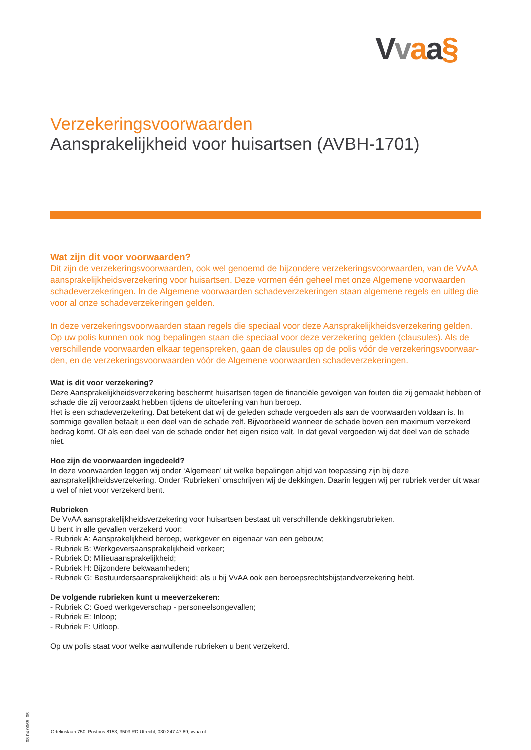Vvaa§
Verzekeringsvoorwaarden
Aansprakelijkheid voor huisartsen (AVBH-1701)
Wat zijn dit voor voorwaarden?
Dit zijn de verzekeringsvoorwaarden, ook wel genoemd de bijzondere verzekeringsvoorwaarden, van de VvAA aansprakelijkheidsverzekering voor huisartsen. Deze vormen één geheel met onze Algemene voorwaarden schadeverzekeringen. In de Algemene voorwaarden schadeverzekeringen staan algemene regels en uitleg die voor al onze schadeverzekeringen gelden.
In deze verzekeringsvoorwaarden staan regels die speciaal voor deze Aansprakelijkheidsverzekering gelden. Op uw polis kunnen ook nog bepalingen staan die speciaal voor deze verzekering gelden (clausules). Als de verschillende voorwaarden elkaar tegenspreken, gaan de clausules op de polis vóór de verzekeringsvoorwaar-den, en de verzekeringsvoorwaarden vóór de Algemene voorwaarden schadeverzekeringen.
Wat is dit voor verzekering?
Deze Aansprakelijkheidsverzekering beschermt huisartsen tegen de financiële gevolgen van fouten die zij gemaakt hebben of schade die zij veroorzaakt hebben tijdens de uitoefening van hun beroep.
Het is een schadeverzekering. Dat betekent dat wij de geleden schade vergoeden als aan de voorwaarden voldaan is. In sommige gevallen betaalt u een deel van de schade zelf. Bijvoorbeeld wanneer de schade boven een maximum verzekerd bedrag komt. Of als een deel van de schade onder het eigen risico valt. In dat geval vergoeden wij dat deel van de schade niet.
Hoe zijn de voorwaarden ingedeeld?
In deze voorwaarden leggen wij onder ‘Algemeen’ uit welke bepalingen altijd van toepassing zijn bij deze aansprakelijkheidsverzekering. Onder ‘Rubrieken’ omschrijven wij de dekkingen. Daarin leggen wij per rubriek verder uit waar u wel of niet voor verzekerd bent.
Rubrieken
De VvAA aansprakelijkheidsverzekering voor huisartsen bestaat uit verschillende dekkingsrubrieken.
U bent in alle gevallen verzekerd voor:
- Rubriek A: Aansprakelijkheid beroep, werkgever en eigenaar van een gebouw;
- Rubriek B: Werkgeversaansprakelijkheid verkeer;
- Rubriek D: Milieuaansprakelijkheid;
- Rubriek H: Bijzondere bekwaamheden;
- Rubriek G: Bestuurdersaansprakelijkheid; als u bij VvAA ook een beroepsrechtsbijstandverzekering hebt.
De volgende rubrieken kunt u meeverzekeren:
- Rubriek C: Goed werkgeverschap - personeelsongevallen;
- Rubriek E: Inloop;
- Rubriek F: Uitloop.
Op uw polis staat voor welke aanvullende rubrieken u bent verzekerd.
08.04.0065_05
Orteliuslaan 750, Postbus 8153, 3503 RD Utrecht, 030 247 47 89, vvaa.nl